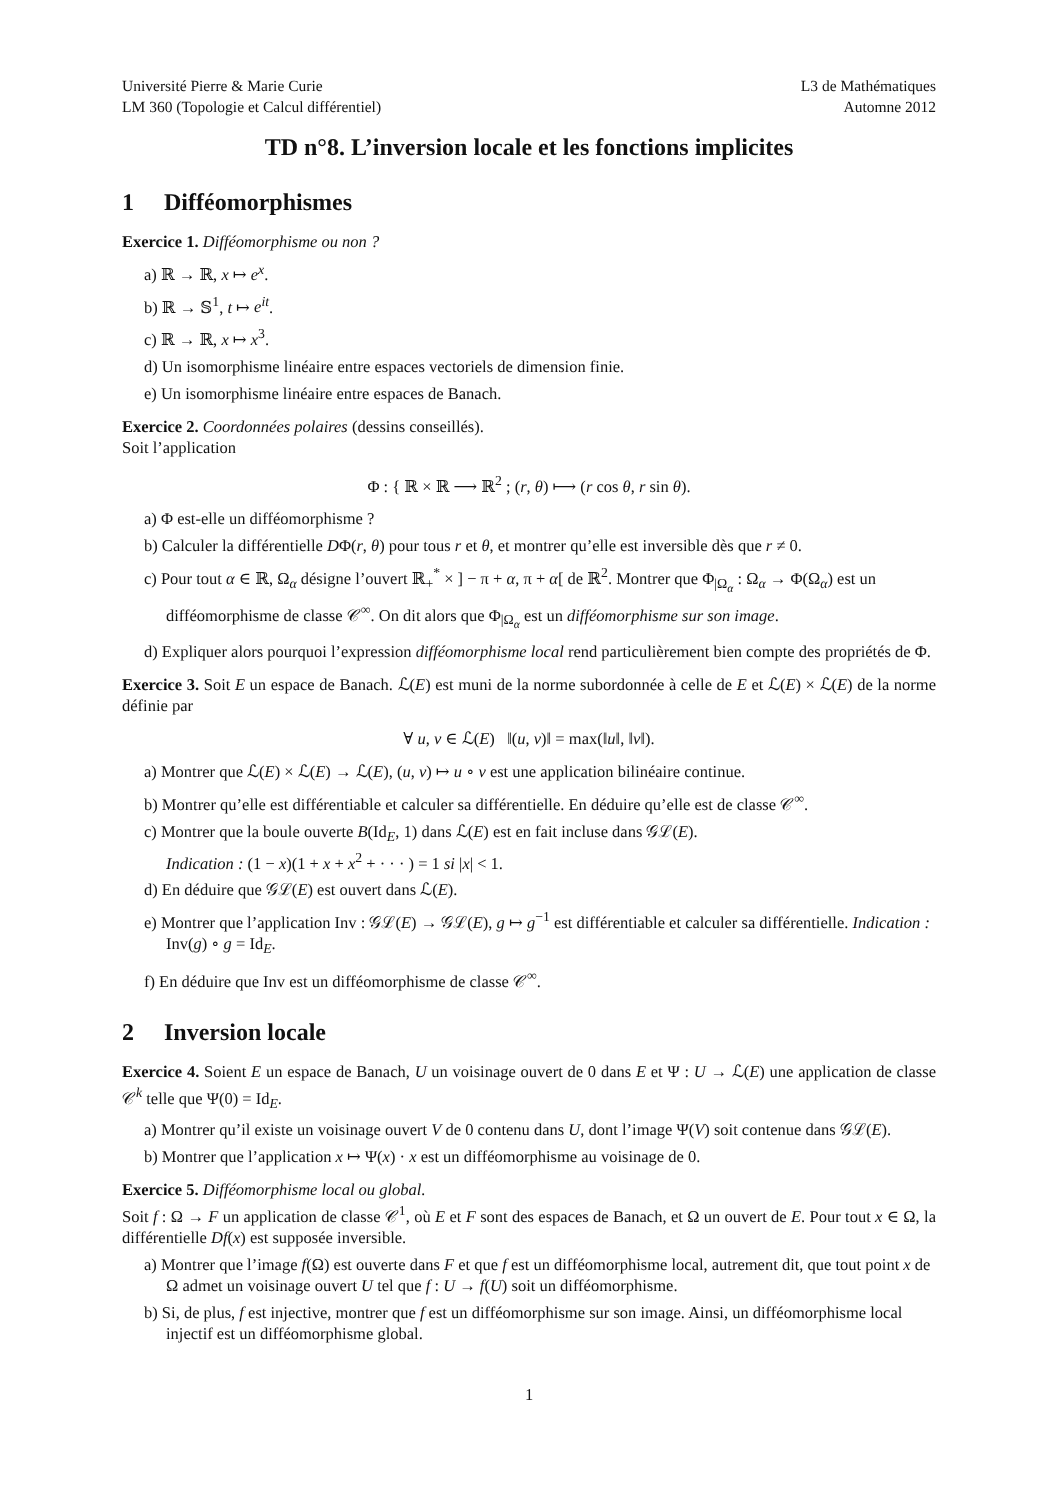Université Pierre & Marie Curie
LM 360 (Topologie et Calcul différentiel)
L3 de Mathématiques
Automne 2012
TD n°8. L’inversion locale et les fonctions implicites
1 Difféomorphismes
Exercice 1. Difféomorphisme ou non ?
a) ℝ → ℝ, x ↦ e<sup>x</sup>.
b) ℝ → 𝕊<sup>1</sup>, t ↦ e<sup>it</sup>.
c) ℝ → ℝ, x ↦ x<sup>3</sup>.
d) Un isomorphisme linéaire entre espaces vectoriels de dimension finie.
e) Un isomorphisme linéaire entre espaces de Banach.
Exercice 2. Coordonnées polaires (dessins conseillés).
Soit l’application
Φ : { ℝ × ℝ ⟶ ℝ<sup>2</sup> ; (r, θ) ⟼ (r cos θ, r sin θ).
a) Φ est-elle un difféomorphisme ?
b) Calculer la différentielle DΦ(r, θ) pour tous r et θ, et montrer qu’elle est inversible dès que r ≠ 0.
c) Pour tout α ∈ ℝ, Ω<sub>α</sub> désigne l’ouvert ℝ<sub>+</sub><sup>*</sup> × ] − π + α, π + α[ de ℝ<sup>2</sup>. Montrer que Φ<sub>|Ω<sub>α</sub></sub> : Ω<sub>α</sub> → Φ(Ω<sub>α</sub>) est un difféomorphisme de classe 𝒞<sup>∞</sup>. On dit alors que Φ<sub>|Ω<sub>α</sub></sub> est un difféomorphisme sur son image.
d) Expliquer alors pourquoi l’expression difféomorphisme local rend particulièrement bien compte des propriétés de Φ.
Exercice 3. Soit E un espace de Banach. ℒ(E) est muni de la norme subordonnée à celle de E et ℒ(E) × ℒ(E) de la norme définie par
∀ u, v ∈ ℒ(E) ‖(u, v)‖ = max(‖u‖, ‖v‖).
a) Montrer que ℒ(E) × ℒ(E) → ℒ(E), (u, v) ↦ u ∘ v est une application bilinéaire continue.
b) Montrer qu’elle est différentiable et calculer sa différentielle. En déduire qu’elle est de classe 𝒞<sup>∞</sup>.
c) Montrer que la boule ouverte B(Id<sub>E</sub>, 1) dans ℒ(E) est en fait incluse dans 𝒢ℒ(E).
Indication : (1 − x)(1 + x + x<sup>2</sup> + · · · ) = 1 si |x| < 1.
d) En déduire que 𝒢ℒ(E) est ouvert dans ℒ(E).
e) Montrer que l’application Inv : 𝒢ℒ(E) → 𝒢ℒ(E), g ↦ g<sup>−1</sup> est différentiable et calculer sa différentielle. Indication : Inv(g) ∘ g = Id<sub>E</sub>.
f) En déduire que Inv est un difféomorphisme de classe 𝒞<sup>∞</sup>.
2 Inversion locale
Exercice 4. Soient E un espace de Banach, U un voisinage ouvert de 0 dans E et Ψ : U → ℒ(E) une application de classe 𝒞<sup>k</sup> telle que Ψ(0) = Id<sub>E</sub>.
a) Montrer qu’il existe un voisinage ouvert V de 0 contenu dans U, dont l’image Ψ(V) soit contenue dans 𝒢ℒ(E).
b) Montrer que l’application x ↦ Ψ(x) · x est un difféomorphisme au voisinage de 0.
Exercice 5. Difféomorphisme local ou global.
Soit f : Ω → F un application de classe 𝒞<sup>1</sup>, où E et F sont des espaces de Banach, et Ω un ouvert de E. Pour tout x ∈ Ω, la différentielle Df(x) est supposée inversible.
a) Montrer que l’image f(Ω) est ouverte dans F et que f est un difféomorphisme local, autrement dit, que tout point x de Ω admet un voisinage ouvert U tel que f : U → f(U) soit un difféomorphisme.
b) Si, de plus, f est injective, montrer que f est un difféomorphisme sur son image. Ainsi, un difféomorphisme local injectif est un difféomorphisme global.
1